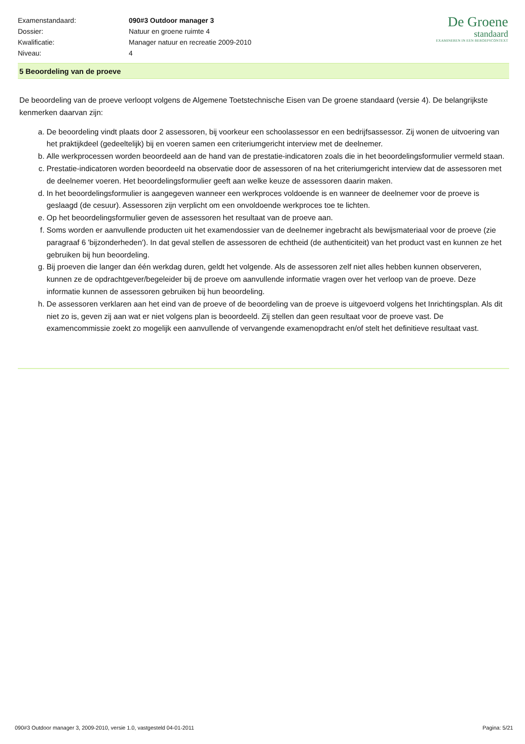| Examenstandaard: | 090#3 Outdoor manager 3 |
| Dossier: | Natuur en groene ruimte 4 |
| Kwalificatie: | Manager natuur en recreatie 2009-2010 |
| Niveau: | 4 |
De Groene
standaard
EXAMINEREN IN EEN BEROEPSCONTEXT
5 Beoordeling van de proeve
De beoordeling van de proeve verloopt volgens de Algemene Toetstechnische Eisen van De groene standaard (versie 4). De belangrijkste kenmerken daarvan zijn:
a. De beoordeling vindt plaats door 2 assessoren, bij voorkeur een schoolassessor en een bedrijfsassessor. Zij wonen de uitvoering van het praktijkdeel (gedeeltelijk) bij en voeren samen een criteriumgericht interview met de deelnemer.
b. Alle werkprocessen worden beoordeeld aan de hand van de prestatie-indicatoren zoals die in het beoordelingsformulier vermeld staan.
c. Prestatie-indicatoren worden beoordeeld na observatie door de assessoren of na het criteriumgericht interview dat de assessoren met de deelnemer voeren. Het beoordelingsformulier geeft aan welke keuze de assessoren daarin maken.
d. In het beoordelingsformulier is aangegeven wanneer een werkproces voldoende is en wanneer de deelnemer voor de proeve is geslaagd (de cesuur). Assessoren zijn verplicht om een onvoldoende werkproces toe te lichten.
e. Op het beoordelingsformulier geven de assessoren het resultaat van de proeve aan.
f. Soms worden er aanvullende producten uit het examendossier van de deelnemer ingebracht als bewijsmateriaal voor de proeve (zie paragraaf 6 'bijzonderheden'). In dat geval stellen de assessoren de echtheid (de authenticiteit) van het product vast en kunnen ze het gebruiken bij hun beoordeling.
g. Bij proeven die langer dan één werkdag duren, geldt het volgende. Als de assessoren zelf niet alles hebben kunnen observeren, kunnen ze de opdrachtgever/begeleider bij de proeve om aanvullende informatie vragen over het verloop van de proeve. Deze informatie kunnen de assessoren gebruiken bij hun beoordeling.
h. De assessoren verklaren aan het eind van de proeve of de beoordeling van de proeve is uitgevoerd volgens het Inrichtingsplan. Als dit niet zo is, geven zij aan wat er niet volgens plan is beoordeeld. Zij stellen dan geen resultaat voor de proeve vast. De examencommissie zoekt zo mogelijk een aanvullende of vervangende examenopdracht en/of stelt het definitieve resultaat vast.
090#3 Outdoor manager 3, 2009-2010, versie 1.0, vastgesteld 04-01-2011 Pagina: 5/21